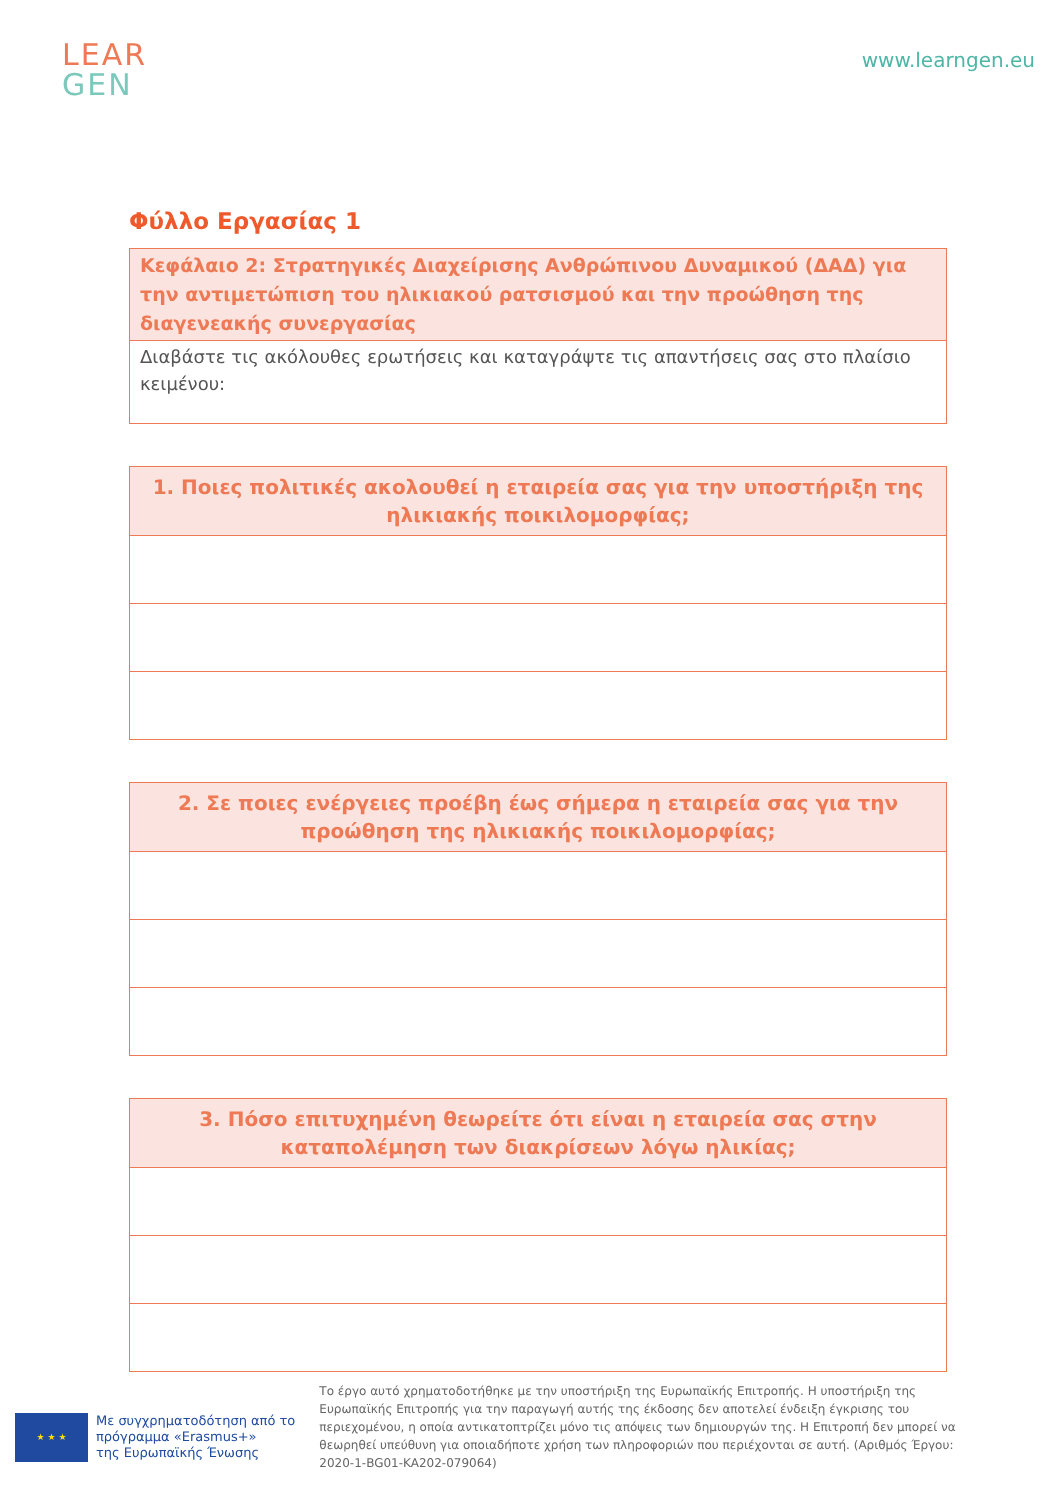LEAR
GEN
www.learngen.eu
Φύλλο Εργασίας 1
| Κεφάλαιο 2: Στρατηγικές Διαχείρισης Ανθρώπινου Δυναμικού (ΔΑΔ) για την αντιμετώπιση του ηλικιακού ρατσισμού και την προώθηση της διαγενεακής συνεργασίας |
| --- |
| Διαβάστε τις ακόλουθες ερωτήσεις και καταγράψτε τις απαντήσεις σας στο πλαίσιο κειμένου: |
| 1. Ποιες πολιτικές ακολουθεί η εταιρεία σας για την υποστήριξη της ηλικιακής ποικιλομορφίας; |
| --- |
| 2. Σε ποιες ενέργειες προέβη έως σήμερα η εταιρεία σας για την προώθηση της ηλικιακής ποικιλομορφίας; |
| --- |
| 3. Πόσο επιτυχημένη θεωρείτε ότι είναι η εταιρεία σας στην καταπολέμηση των διακρίσεων λόγω ηλικίας; |
| --- |
★ ★ ★
Με συγχρηματοδότηση από το
πρόγραμμα «Erasmus+»
της Ευρωπαϊκής Ένωσης
Το έργο αυτό χρηματοδοτήθηκε με την υποστήριξη της Ευρωπαϊκής Επιτροπής. Η υποστήριξη της Ευρωπαϊκής Επιτροπής για την παραγωγή αυτής της έκδοσης δεν αποτελεί ένδειξη έγκρισης του περιεχομένου, η οποία αντικατοπτρίζει μόνο τις απόψεις των δημιουργών της. Η Επιτροπή δεν μπορεί να θεωρηθεί υπεύθυνη για οποιαδήποτε χρήση των πληροφοριών που περιέχονται σε αυτή. (Αριθμός Έργου: 2020-1-BG01-KA202-079064)